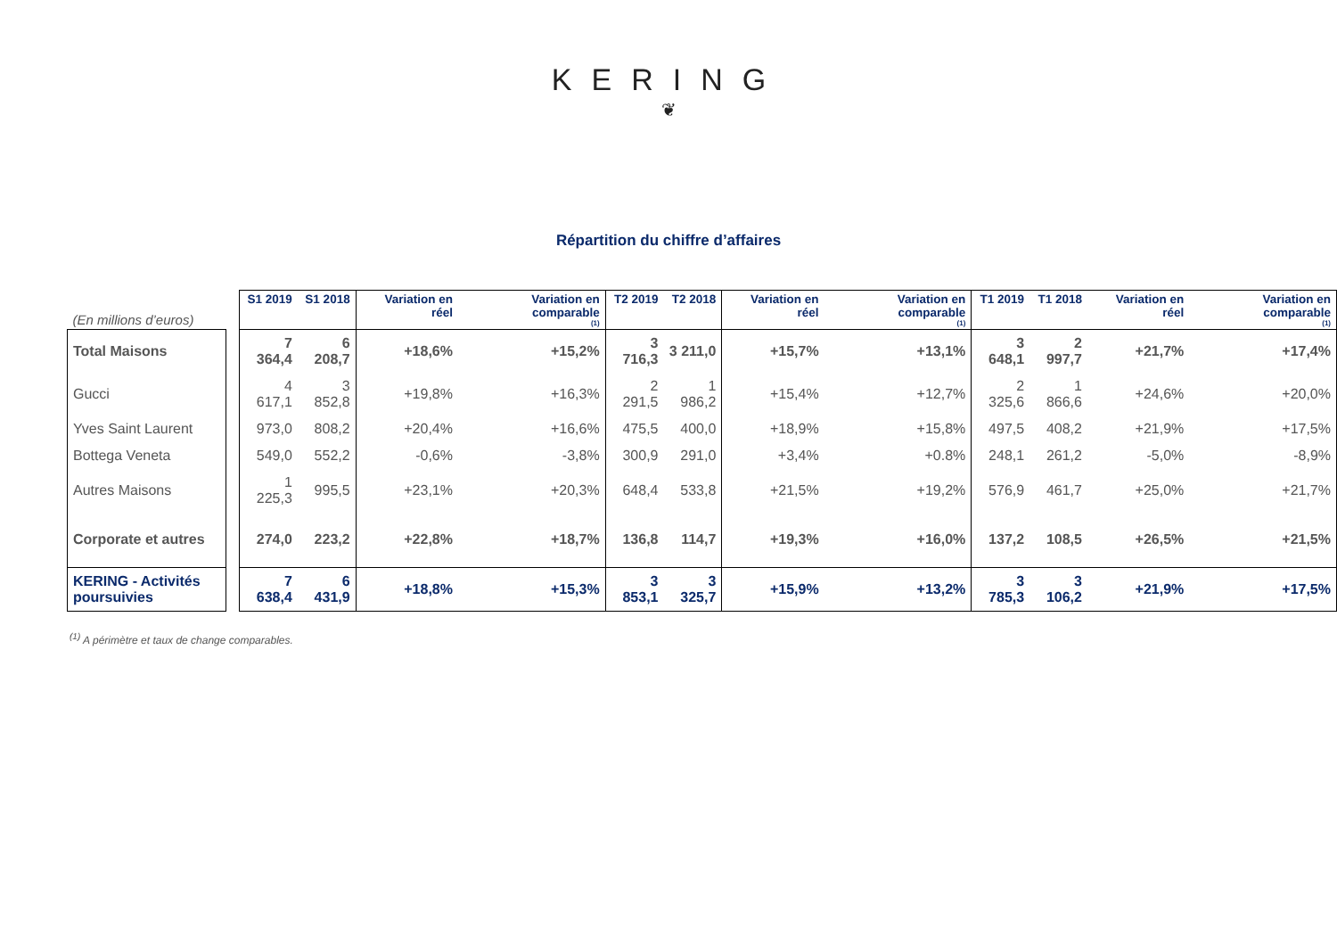KERING
❦
Répartition du chiffre d’affaires
| (En millions d’euros) | | S1 2019 | S1 2018 | Variation en réel | Variation en comparable (1) | T2 2019 | T2 2018 | Variation en réel | Variation en comparable (1) | T1 2019 | T1 2018 | Variation en réel | Variation en comparable (1) |
| Total Maisons | | 7 364,4 | 6 208,7 | +18,6% | +15,2% | 3 716,3 | 3 211,0 | +15,7% | +13,1% | 3 648,1 | 2 997,7 | +21,7% | +17,4% |
| Gucci | | 4 617,1 | 3 852,8 | +19,8% | +16,3% | 2 291,5 | 1 986,2 | +15,4% | +12,7% | 2 325,6 | 1 866,6 | +24,6% | +20,0% |
| Yves Saint Laurent | | 973,0 | 808,2 | +20,4% | +16,6% | 475,5 | 400,0 | +18,9% | +15,8% | 497,5 | 408,2 | +21,9% | +17,5% |
| Bottega Veneta | | 549,0 | 552,2 | -0,6% | -3,8% | 300,9 | 291,0 | +3,4% | +0.8% | 248,1 | 261,2 | -5,0% | -8,9% |
| Autres Maisons | | 1 225,3 | 995,5 | +23,1% | +20,3% | 648,4 | 533,8 | +21,5% | +19,2% | 576,9 | 461,7 | +25,0% | +21,7% |
| Corporate et autres | | 274,0 | 223,2 | +22,8% | +18,7% | 136,8 | 114,7 | +19,3% | +16,0% | 137,2 | 108,5 | +26,5% | +21,5% |
| KERING - Activités poursuivies | | 7 638,4 | 6 431,9 | +18,8% | +15,3% | 3 853,1 | 3 325,7 | +15,9% | +13,2% | 3 785,3 | 3 106,2 | +21,9% | +17,5% |
<sup>(1)</sup> A périmètre et taux de change comparables.